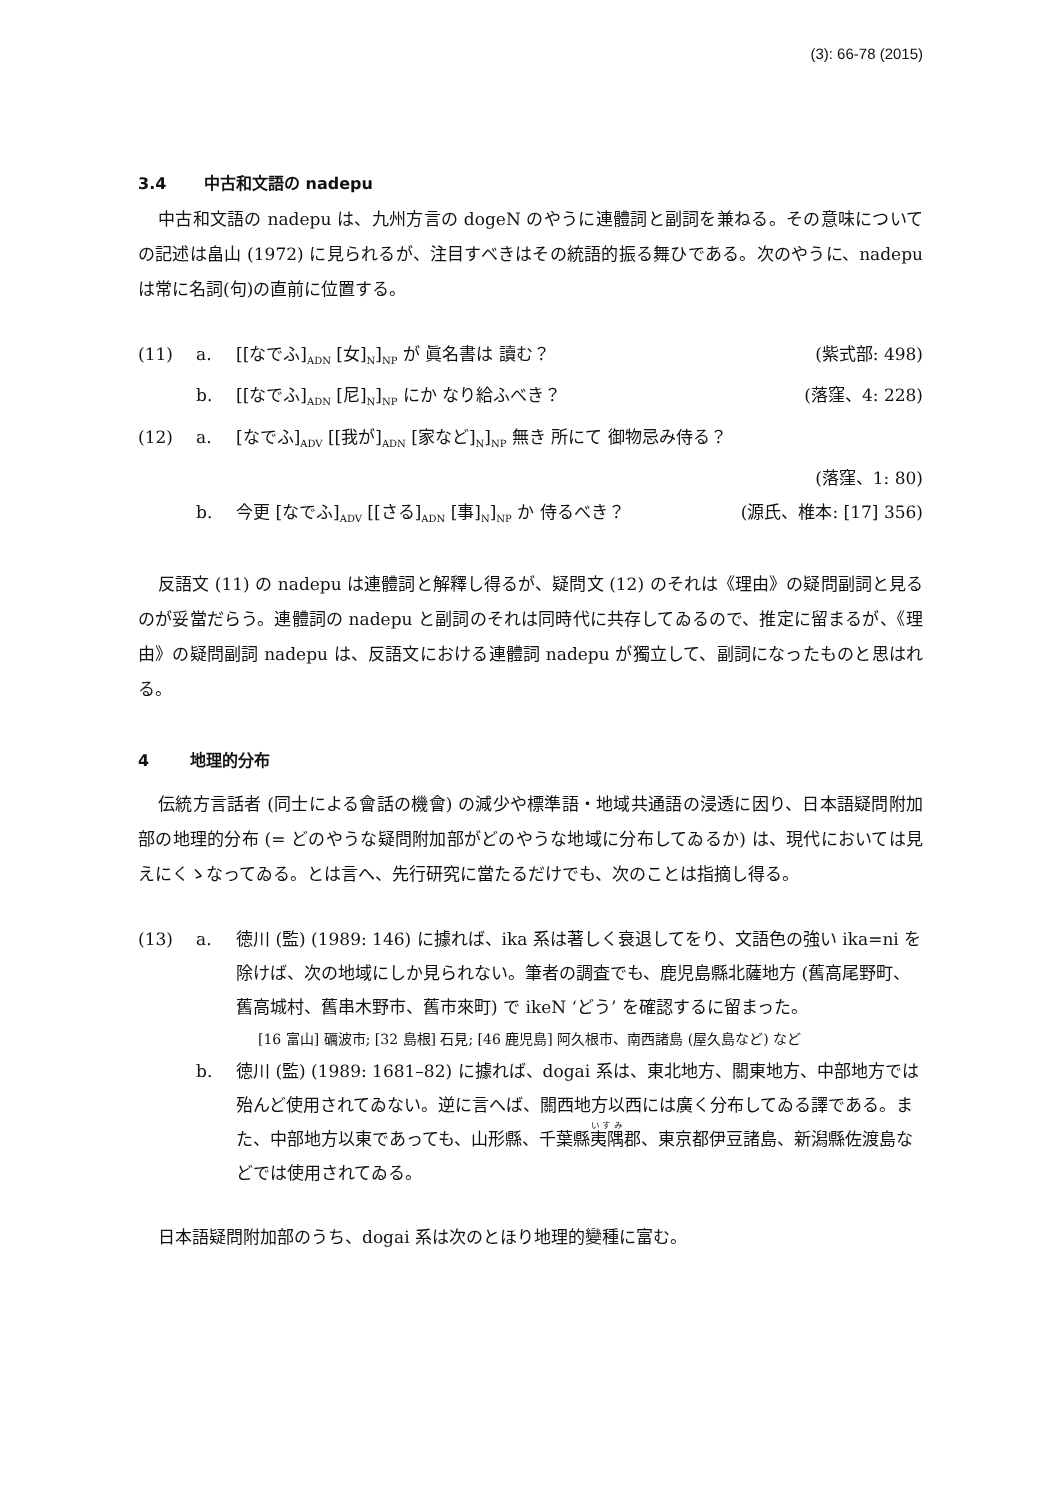(3): 66-78 (2015)
3.4 中古和文語の nadepu
中古和文語の nadepu は、九州方言の dogeN のやうに連體詞と副詞を兼ねる。その意味についての記述は畠山 (1972) に見られるが、注目すべきはその統語的振る舞ひである。次のやうに、nadepu は常に名詞(句)の直前に位置する。
(11) a. [[なでふ]<sub>ADN</sub> [女]<sub>N</sub>]<sub>NP</sub> が 眞名書は 讀む？ (紫式部: 498)
b. [[なでふ]<sub>ADN</sub> [尼]<sub>N</sub>]<sub>NP</sub> にか なり給ふべき？ (落窪、4: 228)
(12) a. [なでふ]<sub>ADV</sub> [[我が]<sub>ADN</sub> [家など]<sub>N</sub>]<sub>NP</sub> 無き 所にて 御物忌み侍る？
(落窪、1: 80)
b. 今更 [なでふ]<sub>ADV</sub> [[さる]<sub>ADN</sub> [事]<sub>N</sub>]<sub>NP</sub> か 侍るべき？ (源氏、椎本: [17] 356)
反語文 (11) の nadepu は連體詞と解釋し得るが、疑問文 (12) のそれは《理由》の疑問副詞と見るのが妥當だらう。連體詞の nadepu と副詞のそれは同時代に共存してゐるので、推定に留まるが、《理由》の疑問副詞 nadepu は、反語文における連體詞 nadepu が獨立して、副詞になったものと思はれる。
4 地理的分布
伝統方言話者 (同士による會話の機會) の減少や標準語・地域共通語の浸透に因り、日本語疑問附加部の地理的分布 (= どのやうな疑問附加部がどのやうな地域に分布してゐるか) は、現代においては見えにくゝなってゐる。とは言へ、先行研究に當たるだけでも、次のことは指摘し得る。
(13) a. 徳川 (監) (1989: 146) に據れば、ika 系は著しく衰退してをり、文語色の強い ika=ni を除けば、次の地域にしか見られない。筆者の調査でも、鹿児島縣北薩地方 (舊高尾野町、舊高城村、舊串木野市、舊市來町) で ikeN ‘どう’ を確認するに留まった。
[16 富山] 礪波市; [32 島根] 石見; [46 鹿児島] 阿久根市、南西諸島 (屋久島など) など
b. 徳川 (監) (1989: 1681–82) に據れば、dogai 系は、東北地方、關東地方、中部地方では殆んど使用されてゐない。逆に言へば、關西地方以西には廣く分布してゐる譯である。また、中部地方以東であっても、山形縣、千葉縣夷隅郡、東京都伊豆諸島、新潟縣佐渡島などでは使用されてゐる。
日本語疑問附加部のうち、dogai 系は次のとほり地理的變種に富む。